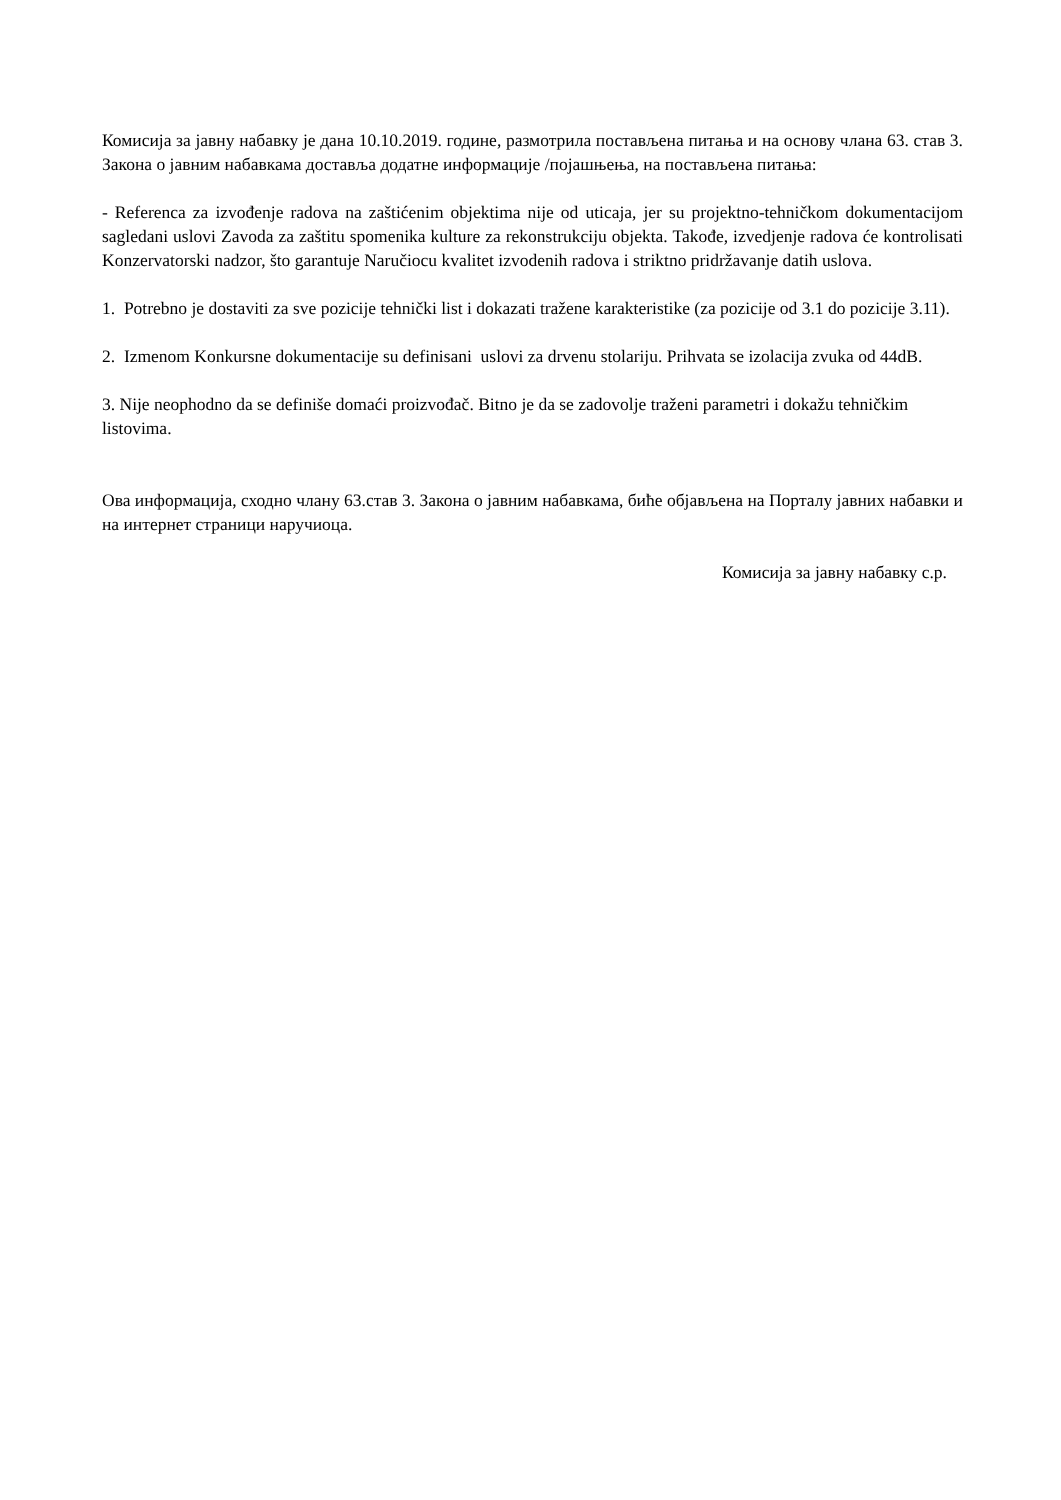Комисија за јавну набавку је дана 10.10.2019. године, размотрила постављена питања и на основу члана 63. став 3. Закона о јавним набавкама доставља додатне информације /појашњења, на постављена питања:
- Referenca za izvođenje radova na zaštićenim objektima nije od uticaja, jer su projektno-tehničkom dokumentacijom sagledani uslovi Zavoda za zaštitu spomenika kulture za rekonstrukciju objekta. Takođe, izvedjenje radova će kontrolisati Konzervatorski nadzor, što garantuje Naručiocu kvalitet izvodenih radova i striktno pridržavanje datih uslova.
1. Potrebno je dostaviti za sve pozicije tehnički list i dokazati tražene karakteristike (za pozicije od 3.1 do pozicije 3.11).
2. Izmenom Konkursne dokumentacije su definisani uslovi za drvenu stolariju. Prihvata se izolacija zvuka od 44dB.
3. Nije neophodno da se definiše domaći proizvođač. Bitno je da se zadovolje traženi parametri i dokažu tehničkim listovima.
Ова информација, сходно члану 63.став 3. Закона о јавним набавкама, биће објављена на Порталу јавних набавки и на интернет страници наручиоца.
Комисија за јавну набавку с.р.